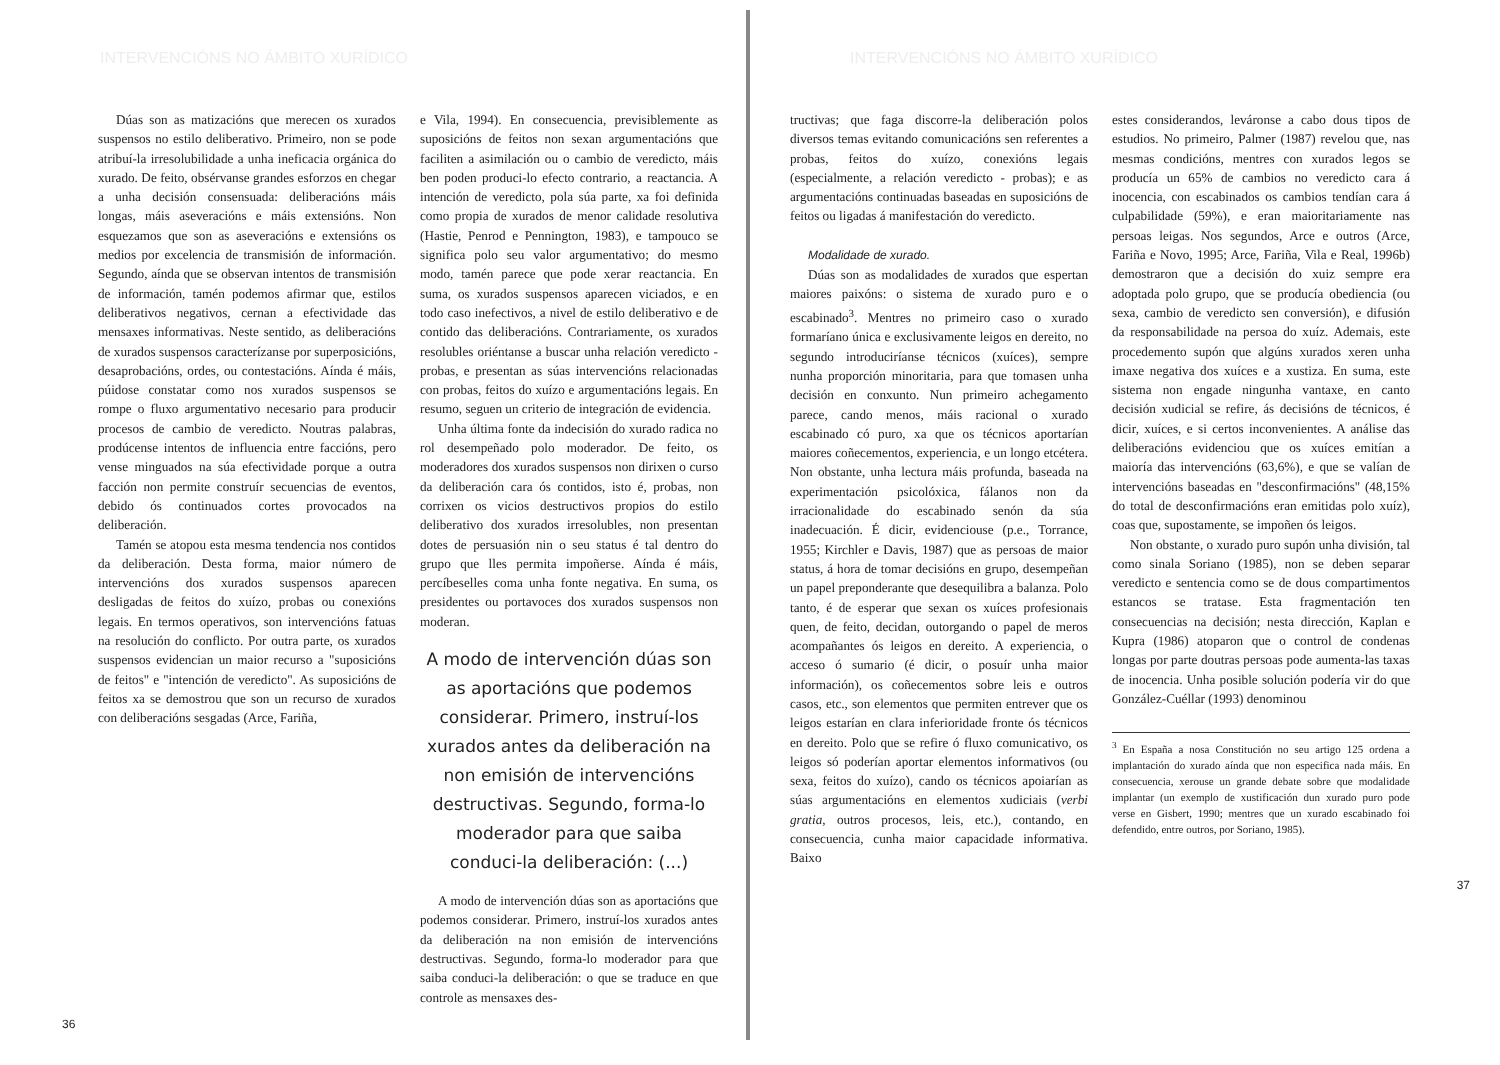INTERVENCIÓNS NO ÁMBITO XURÍDICO
Dúas son as matizacións que merecen os xurados suspensos no estilo deliberativo. Primeiro, non se pode atribuí-la irresolubilidade a unha ineficacia orgánica do xurado. De feito, obsérvanse grandes esforzos en chegar a unha decisión consensuada: deliberacións máis longas, máis aseveracións e máis extensións. Non esquezamos que son as aseveracións e extensións os medios por excelencia de transmisión de información. Segundo, aínda que se observan intentos de transmisión de información, tamén podemos afirmar que, estilos deliberativos negativos, cernan a efectividade das mensaxes informativas. Neste sentido, as deliberacións de xurados suspensos caracterízanse por superposicións, desaprobacións, ordes, ou contestacións. Aínda é máis, púidose constatar como nos xurados suspensos se rompe o fluxo argumentativo necesario para producir procesos de cambio de veredicto. Noutras palabras, prodúcense intentos de influencia entre faccións, pero vense minguados na súa efectividade porque a outra facción non permite construír secuencias de eventos, debido ós continuados cortes provocados na deliberación.
Tamén se atopou esta mesma tendencia nos contidos da deliberación. Desta forma, maior número de intervencións dos xurados suspensos aparecen desligadas de feitos do xuízo, probas ou conexións legais. En termos operativos, son intervencións fatuas na resolución do conflicto. Por outra parte, os xurados suspensos evidencian un maior recurso a "suposicións de feitos" e "intención de veredicto". As suposicións de feitos xa se demostrou que son un recurso de xurados con deliberacións sesgadas (Arce, Fariña,
e Vila, 1994). En consecuencia, previsiblemente as suposicións de feitos non sexan argumentacións que faciliten a asimilación ou o cambio de veredicto, máis ben poden produci-lo efecto contrario, a reactancia. A intención de veredicto, pola súa parte, xa foi definida como propia de xurados de menor calidade resolutiva (Hastie, Penrod e Pennington, 1983), e tampouco se significa polo seu valor argumentativo; do mesmo modo, tamén parece que pode xerar reactancia. En suma, os xurados suspensos aparecen viciados, e en todo caso inefectivos, a nivel de estilo deliberativo e de contido das deliberacións. Contrariamente, os xurados resolubles oriéntanse a buscar unha relación veredicto - probas, e presentan as súas intervencións relacionadas con probas, feitos do xuízo e argumentacións legais. En resumo, seguen un criterio de integración de evidencia.
Unha última fonte da indecisión do xurado radica no rol desempeñado polo moderador. De feito, os moderadores dos xurados suspensos non dirixen o curso da deliberación cara ós contidos, isto é, probas, non corrixen os vicios destructivos propios do estilo deliberativo dos xurados irresolubles, non presentan dotes de persuasión nin o seu status é tal dentro do grupo que lles permita impoñerse. Aínda é máis, percíbeselles coma unha fonte negativa. En suma, os presidentes ou portavoces dos xurados suspensos non moderan.
A modo de intervención dúas son as aportacións que podemos considerar. Primero, instruí-los xurados antes da deliberación na non emisión de intervencións destructivas. Segundo, forma-lo moderador para que saiba conduci-la deliberación: (...)
A modo de intervención dúas son as aportacións que podemos considerar. Primero, instruí-los xurados antes da deliberación na non emisión de intervencións destructivas. Segundo, forma-lo moderador para que saiba conduci-la deliberación: o que se traduce en que controle as mensaxes des-
36
INTERVENCIÓNS NO ÁMBITO XURÍDICO
tructivas; que faga discorre-la deliberación polos diversos temas evitando comunicacións sen referentes a probas, feitos do xuízo, conexións legais (especialmente, a relación veredicto - probas); e as argumentacións continuadas baseadas en suposicións de feitos ou ligadas á manifestación do veredicto.
Modalidade de xurado.
Dúas son as modalidades de xurados que espertan maiores paixóns: o sistema de xurado puro e o escabinado<sup>3</sup>. Mentres no primeiro caso o xurado formaríano única e exclusivamente leigos en dereito, no segundo introduciríanse técnicos (xuíces), sempre nunha proporción minoritaria, para que tomasen unha decisión en conxunto. Nun primeiro achegamento parece, cando menos, máis racional o xurado escabinado có puro, xa que os técnicos aportarían maiores coñecementos, experiencia, e un longo etcétera. Non obstante, unha lectura máis profunda, baseada na experimentación psicolóxica, fálanos non da irracionalidade do escabinado senón da súa inadecuación. É dicir, evidenciouse (p.e., Torrance, 1955; Kirchler e Davis, 1987) que as persoas de maior status, á hora de tomar decisións en grupo, desempeñan un papel preponderante que desequilibra a balanza. Polo tanto, é de esperar que sexan os xuíces profesionais quen, de feito, decidan, outorgando o papel de meros acompañantes ós leigos en dereito. A experiencia, o acceso ó sumario (é dicir, o posuír unha maior información), os coñecementos sobre leis e outros casos, etc., son elementos que permiten entrever que os leigos estarían en clara inferioridade fronte ós técnicos en dereito. Polo que se refire ó fluxo comunicativo, os leigos só poderían aportar elementos informativos (ou sexa, feitos do xuízo), cando os técnicos apoiarían as súas argumentacións en elementos xudiciais (verbi gratia, outros procesos, leis, etc.), contando, en consecuencia, cunha maior capacidade informativa. Baixo
estes considerandos, leváronse a cabo dous tipos de estudios. No primeiro, Palmer (1987) revelou que, nas mesmas condicións, mentres con xurados legos se producía un 65% de cambios no veredicto cara á inocencia, con escabinados os cambios tendían cara á culpabilidade (59%), e eran maioritariamente nas persoas leigas. Nos segundos, Arce e outros (Arce, Fariña e Novo, 1995; Arce, Fariña, Vila e Real, 1996b) demostraron que a decisión do xuiz sempre era adoptada polo grupo, que se producía obediencia (ou sexa, cambio de veredicto sen conversión), e difusión da responsabilidade na persoa do xuíz. Ademais, este procedemento supón que algúns xurados xeren unha imaxe negativa dos xuíces e a xustiza. En suma, este sistema non engade ningunha vantaxe, en canto decisión xudicial se refire, ás decisións de técnicos, é dicir, xuíces, e si certos inconvenientes. A análise das deliberacións evidenciou que os xuíces emitían a maioría das intervencións (63,6%), e que se valían de intervencións baseadas en "desconfirmacións" (48,15% do total de desconfirmacións eran emitidas polo xuíz), coas que, supostamente, se impoñen ós leigos.
Non obstante, o xurado puro supón unha división, tal como sinala Soriano (1985), non se deben separar veredicto e sentencia como se de dous compartimentos estancos se tratase. Esta fragmentación ten consecuencias na decisión; nesta dirección, Kaplan e Kupra (1986) atoparon que o control de condenas longas por parte doutras persoas pode aumenta-las taxas de inocencia. Unha posible solución podería vir do que González-Cuéllar (1993) denominou
<sup>3</sup> En España a nosa Constitución no seu artigo 125 ordena a implantación do xurado aínda que non especifica nada máis. En consecuencia, xerouse un grande debate sobre que modalidade implantar (un exemplo de xustificación dun xurado puro pode verse en Gisbert, 1990; mentres que un xurado escabinado foi defendido, entre outros, por Soriano, 1985).
37